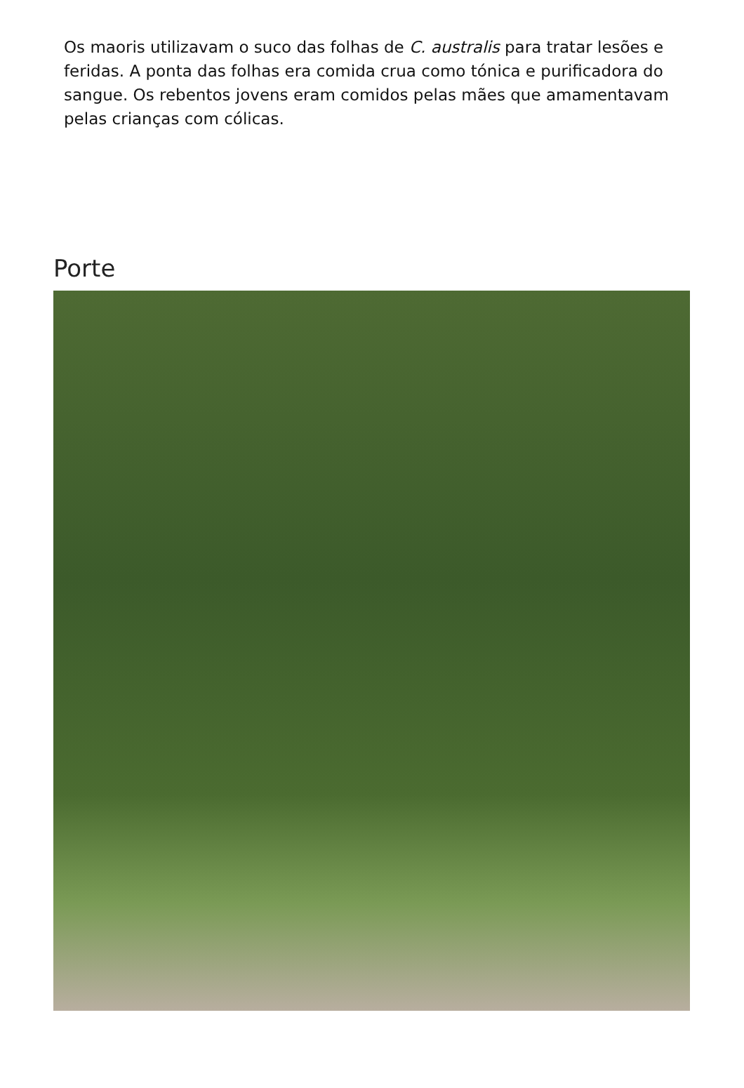Os maoris utilizavam o suco das folhas de C. australis para tratar lesões e
feridas. A ponta das folhas era comida crua como tónica e purificadora do
sangue. Os rebentos jovens eram comidos pelas mães que amamentavam
pelas crianças com cólicas.
Porte